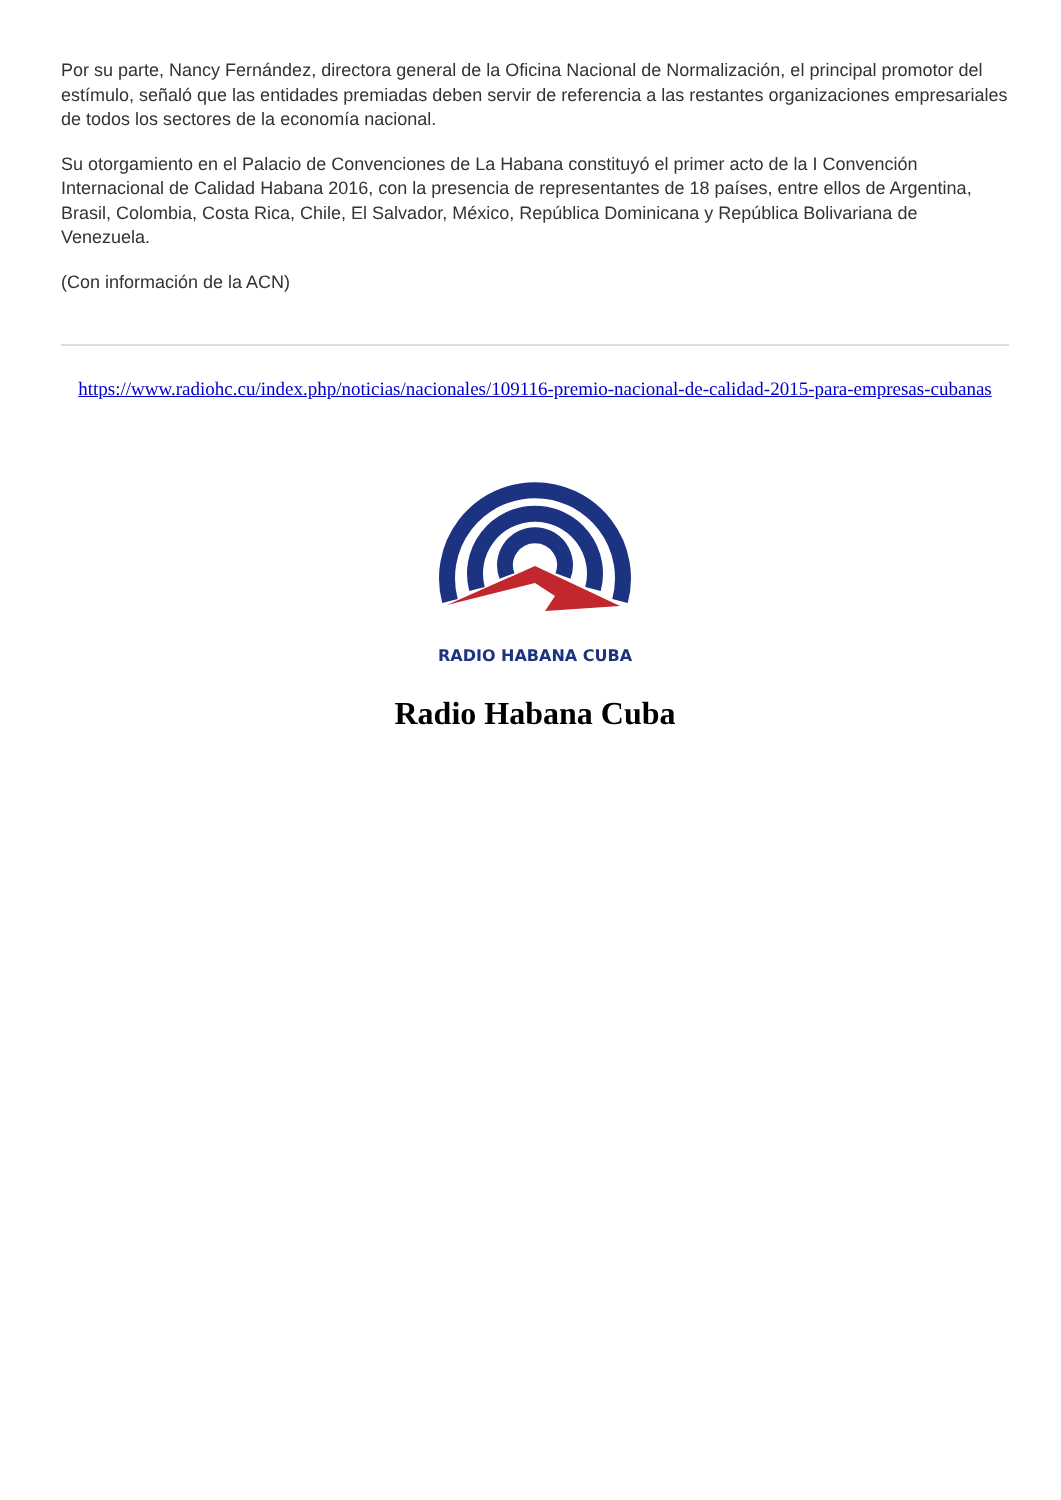Por su parte, Nancy Fernández, directora general de la Oficina Nacional de Normalización, el principal promotor del estímulo, señaló que las entidades premiadas deben servir de referencia a las restantes organizaciones empresariales de todos los sectores de la economía nacional.
Su otorgamiento en el Palacio de Convenciones de La Habana constituyó el primer acto de la I Convención Internacional de Calidad Habana 2016, con la presencia de representantes de 18 países, entre ellos de Argentina, Brasil, Colombia, Costa Rica, Chile, El Salvador, México, República Dominicana y República Bolivariana de Venezuela.
(Con información de la ACN)
https://www.radiohc.cu/index.php/noticias/nacionales/109116-premio-nacional-de-calidad-2015-para-empresas-cubanas
RADIO HABANA CUBA
Radio Habana Cuba